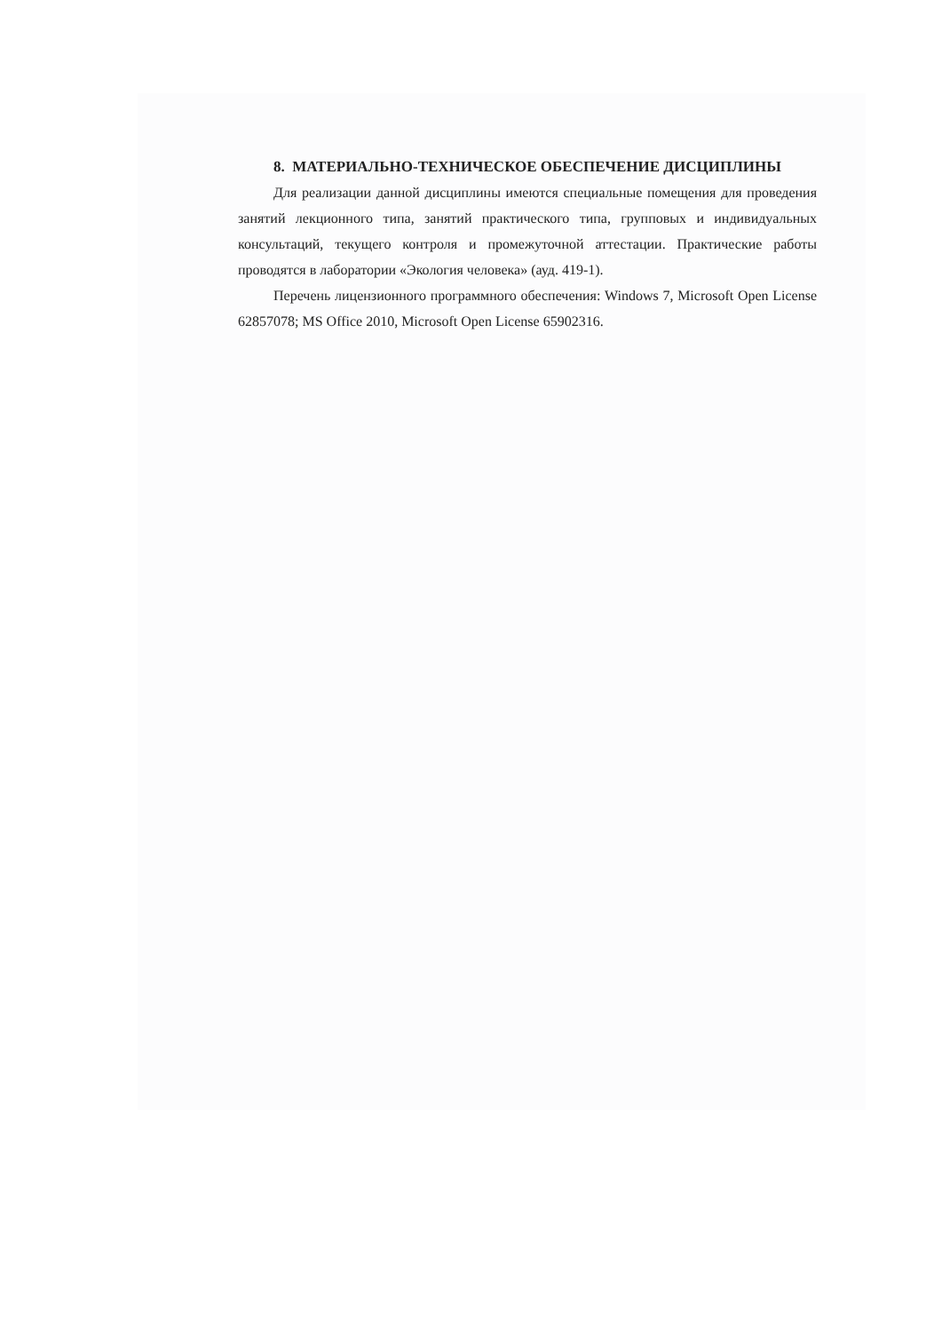8. МАТЕРИАЛЬНО-ТЕХНИЧЕСКОЕ ОБЕСПЕЧЕНИЕ ДИСЦИПЛИНЫ
Для реализации данной дисциплины имеются специальные помещения для проведения занятий лекционного типа, занятий практического типа, групповых и индивидуальных консультаций, текущего контроля и промежуточной аттестации. Практические работы проводятся в лаборатории «Экология человека» (ауд. 419-1).
Перечень лицензионного программного обеспечения: Windows 7, Microsoft Open License 62857078; MS Office 2010, Microsoft Open License 65902316.